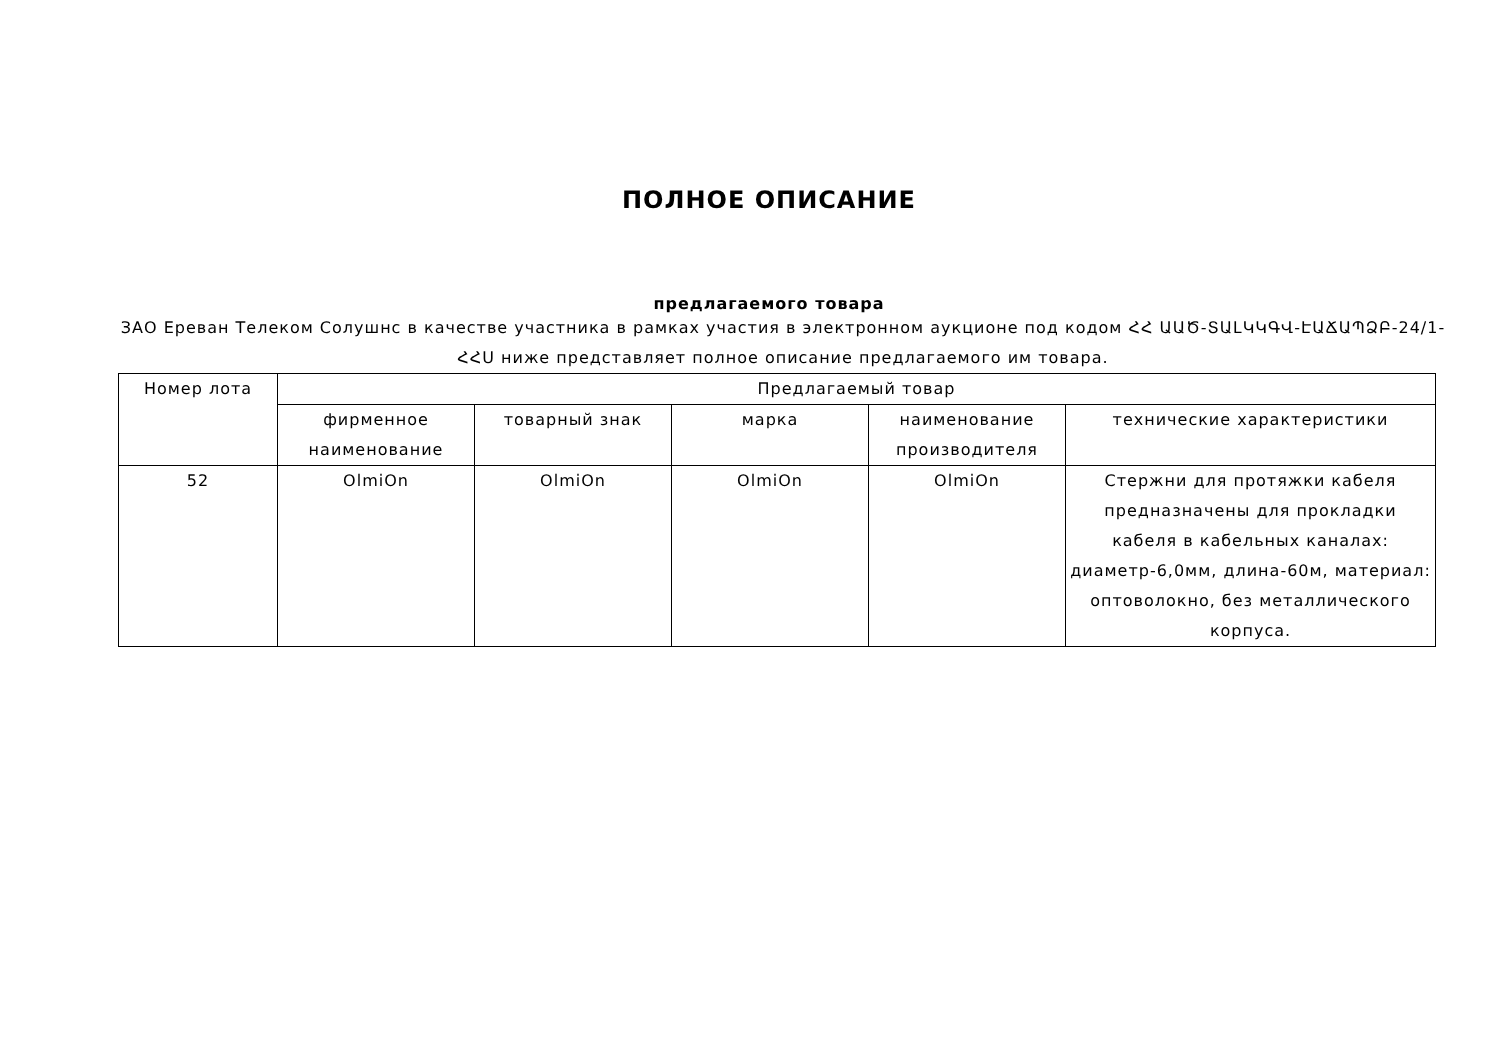ПОЛНОЕ ОПИСАНИЕ
предлагаемого товара
ЗАО Ереван Телеком Солушнс в качестве участника в рамках участия в электронном аукционе под кодом ՀՀ ԱԱԾ-ՏԱԼԿԿԳՎ-ԷԱՃԱՊՁԲ-24/1-ՀՀՍ ниже представляет полное описание предлагаемого им товара.
| Номер лота | Предлагаемый товар | | | | |
| --- | --- | --- | --- | --- | --- |
| | фирменное наименование | товарный знак | марка | наименование производителя | технические характеристики |
| 52 | OlmiOn | OlmiOn | OlmiOn | OlmiOn | Стержни для протяжки кабеля предназначены для прокладки кабеля в кабельных каналах: диаметр-6,0мм, длина-60м, материал: оптоволокно, без металлического корпуса. |